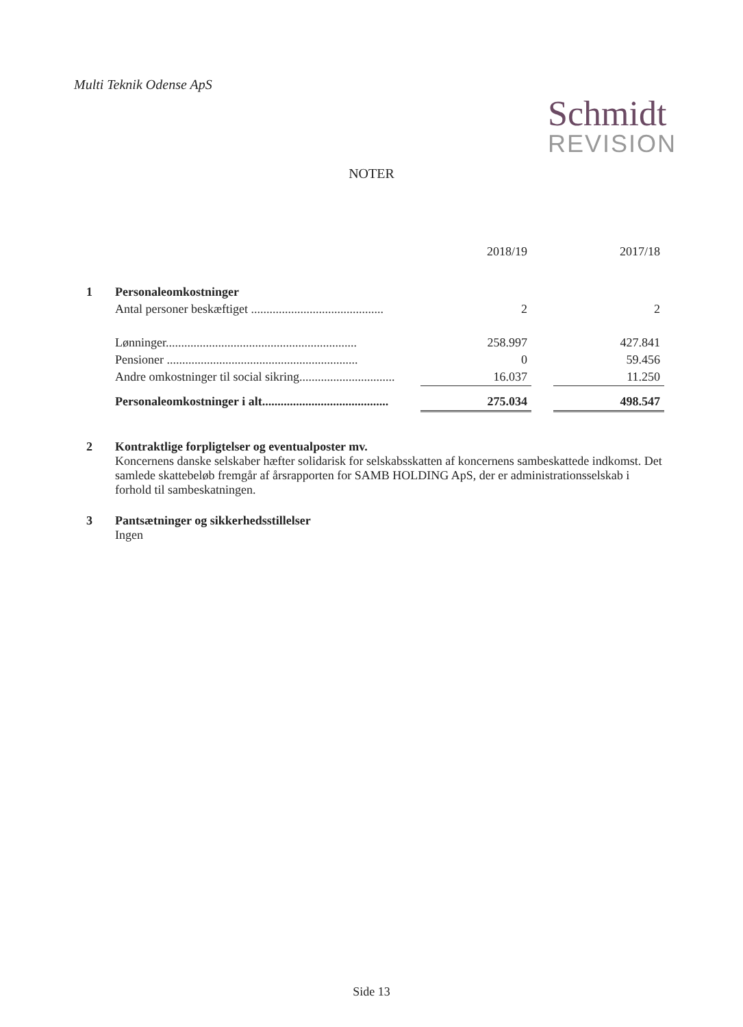Multi Teknik Odense ApS
Schmidt
REVISION
NOTER
| | | 2018/19 | | 2017/18 |
| --- | --- | --- | --- | --- |
| 1 | Personaleomkostninger | | | |
| | Antal personer beskæftiget ........................................... | 2 | | 2 |
| | Lønninger.............................................................. | 258.997 | | 427.841 |
| | Pensioner .............................................................. | 0 | | 59.456 |
| | Andre omkostninger til social sikring............................... | 16.037 | | 11.250 |
| | Personaleomkostninger i alt......................................... | 275.034 | | 498.547 |
2 Kontraktlige forpligtelser og eventualposter mv.
Koncernens danske selskaber hæfter solidarisk for selskabsskatten af koncernens sambeskattede indkomst. Det samlede skattebeløb fremgår af årsrapporten for SAMB HOLDING ApS, der er administrationsselskab i forhold til sambeskatningen.
3 Pantsætninger og sikkerhedsstillelser
Ingen
Side 13